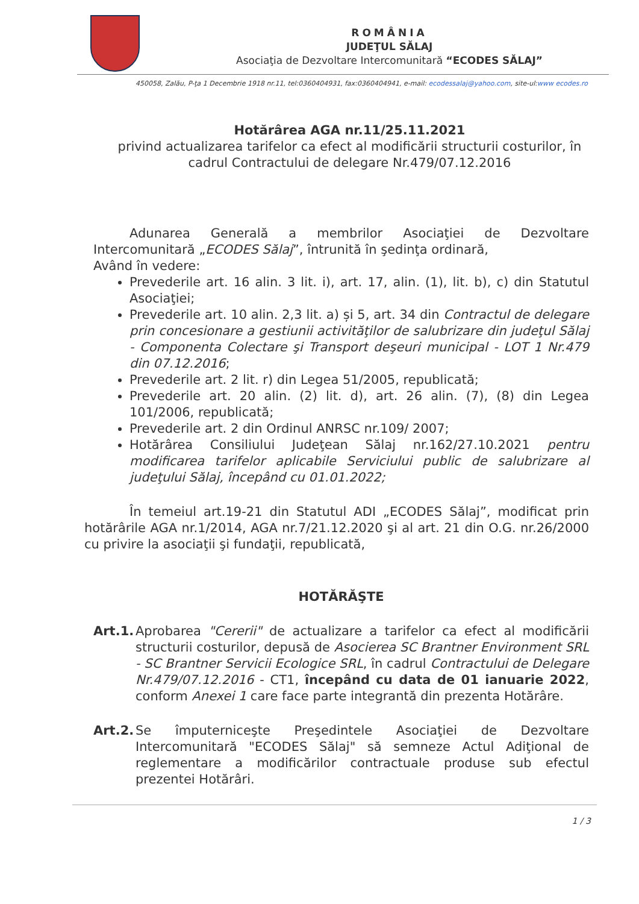ROMÂNIA
JUDEŢUL SĂLAJ
Asociaţia de Dezvoltare Intercomunitară “ECODES SĂLAJ”
450058, Zalău, P-ţa 1 Decembrie 1918 nr.11, tel:0360404931, fax:0360404941, e-mail: ecodessalaj@yahoo.com, site-ul:www ecodes.ro
Hotărârea AGA nr.11/25.11.2021
privind actualizarea tarifelor ca efect al modificării structurii costurilor, în cadrul Contractului de delegare Nr.479/07.12.2016
Adunarea Generală a membrilor Asociaţiei de Dezvoltare Intercomunitară „ECODES Sălaj”, întrunită în şedinţa ordinară,
Având în vedere:
Prevederile art. 16 alin. 3 lit. i), art. 17, alin. (1), lit. b), c) din Statutul Asociaţiei;
Prevederile art. 10 alin. 2,3 lit. a) și 5, art. 34 din Contractul de delegare prin concesionare a gestiunii activităţilor de salubrizare din judeţul Sălaj - Componenta Colectare şi Transport deşeuri municipal - LOT 1 Nr.479 din 07.12.2016;
Prevederile art. 2 lit. r) din Legea 51/2005, republicată;
Prevederile art. 20 alin. (2) lit. d), art. 26 alin. (7), (8) din Legea 101/2006, republicată;
Prevederile art. 2 din Ordinul ANRSC nr.109/ 2007;
Hotărârea Consiliului Judeţean Sălaj nr.162/27.10.2021 pentru modificarea tarifelor aplicabile Serviciului public de salubrizare al judeţului Sălaj, începând cu 01.01.2022;
În temeiul art.19-21 din Statutul ADI „ECODES Sălaj”, modificat prin hotărârile AGA nr.1/2014, AGA nr.7/21.12.2020 şi al art. 21 din O.G. nr.26/2000 cu privire la asociaţii şi fundaţii, republicată,
HOTĂRĂŞTE
Art.1.
Aprobarea "Cererii" de actualizare a tarifelor ca efect al modificării structurii costurilor, depusă de Asocierea SC Brantner Environment SRL - SC Brantner Servicii Ecologice SRL, în cadrul Contractului de Delegare Nr.479/07.12.2016 - CT1, începând cu data de 01 ianuarie 2022, conform Anexei 1 care face parte integrantă din prezenta Hotărâre.
Art.2.
Se împuterniceşte Preşedintele Asociaţiei de Dezvoltare Intercomunitară "ECODES Sălaj" să semneze Actul Adiţional de reglementare a modificărilor contractuale produse sub efectul prezentei Hotărâri.
1 / 3